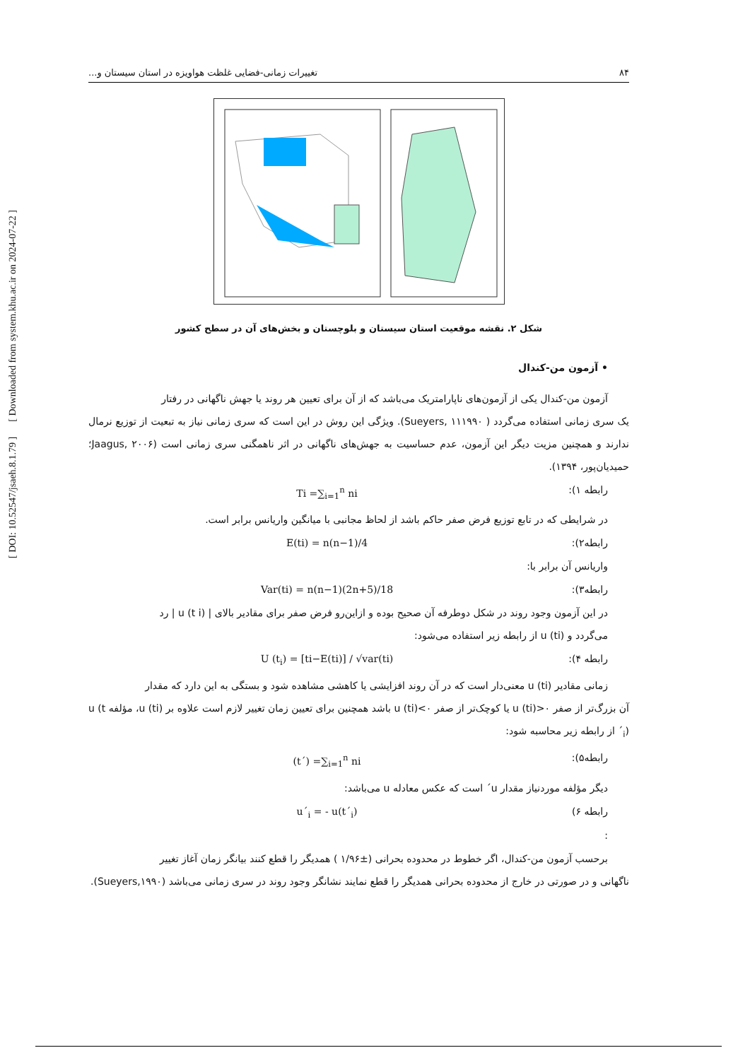۸۴ تغییرات زمانی-فضایی غلظت هواویزه در استان سیستان و...
شکل ۲. نقشه موقعیت استان سیستان و بلوچستان و بخش‌های آن در سطح کشور
• آزمون من-کندال
آزمون من-کندال یکی از آزمون‌های ناپارامتریک می‌باشد که از آن برای تعیین هر روند یا جهش ناگهانی در رفتار
یک سری زمانی استفاده می‌گردد ( Sueyers, ۱۱۱۹۹۰). ویژگی این روش در این است که سری زمانی نیاز به تبعیت از توزیع نرمال ندارند و همچنین مزیت دیگر این آزمون، عدم حساسیت به جهش‌های ناگهانی در اثر ناهمگنی سری زمانی است (Jaagus, ۲۰۰۶؛ حمیدیان‌پور، ۱۳۹۴).
رابطه ۱): Ti =∑<sub>i=1</sub><sup>n</sup> ni
در شرایطی که در تابع توزیع فرض صفر حاکم باشد از لحاظ مجانبی با میانگین واریانس برابر است.
رابطه۲): E(ti) = n(n−1)/4
واریانس آن برابر با:
رابطه۳): Var(ti) = n(n−1)(2n+5)/18
در این آزمون وجود روند در شکل دوطرفه آن صحیح بوده و ازاین‌رو فرض صفر برای مقادیر بالای | u (t i) | رد
می‌گردد و u (ti) از رابطه زیر استفاده می‌شود:
رابطه ۴): U (t<sub>i</sub>) = [ti−E(ti)] / √var(ti)
زمانی مقادیر u (ti) معنی‌دار است که در آن روند افزایشی یا کاهشی مشاهده شود و بستگی به این دارد که مقدار
آن بزرگ‌تر از صفر u (ti)>۰ یا کوچک‌تر از صفر u (ti)<۰ باشد همچنین برای تعیین زمان تغییر لازم است علاوه بر u (ti)، مؤلفه u (t´<sub>i</sub>) از رابطه زیر محاسبه شود:
رابطه۵): (t´) =∑<sub>i=1</sub><sup>n</sup> ni
دیگر مؤلفه موردنیاز مقدار u´ است که عکس معادله u می‌باشد:
رابطه ۶) : u´<sub>i</sub> = - u(t´<sub>i</sub>)
برحسب آزمون من-کندال، اگر خطوط در محدوده بحرانی (±۱/۹۶ ) همدیگر را قطع کنند بیانگر زمان آغاز تغییر
ناگهانی و در صورتی در خارج از محدوده بحرانی همدیگر را قطع نمایند نشانگر وجود روند در سری زمانی می‌باشد (Sueyers,۱۹۹۰).
[ DOI: 10.52547/jsaeh.8.1.79 ] [ Downloaded from system.khu.ac.ir on 2024-07-22 ]